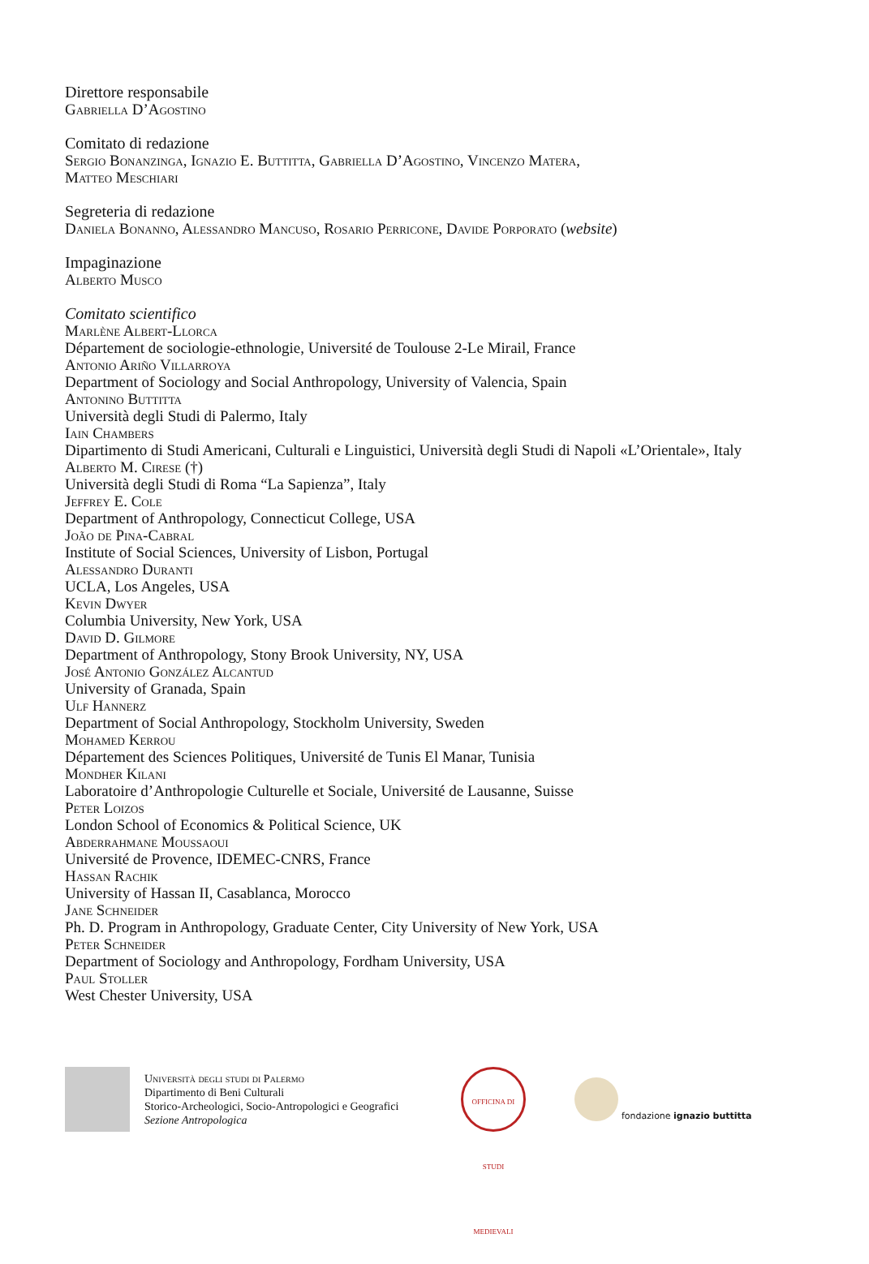Direttore responsabile
Gabriella D’Agostino
Comitato di redazione
Sergio Bonanzinga, Ignazio E. Buttitta, Gabriella D’Agostino, Vincenzo Matera,
Matteo Meschiari
Segreteria di redazione
Daniela Bonanno, Alessandro Mancuso, Rosario Perricone, Davide Porporato (website)
Impaginazione
Alberto Musco
Comitato scientifico
Marlène Albert-Llorca
Département de sociologie-ethnologie, Université de Toulouse 2-Le Mirail, France
Antonio Ariño Villarroya
Department of Sociology and Social Anthropology, University of Valencia, Spain
Antonino Buttitta
Università degli Studi di Palermo, Italy
Iain Chambers
Dipartimento di Studi Americani, Culturali e Linguistici, Università degli Studi di Napoli «L’Orientale», Italy
Alberto M. Cirese (†)
Università degli Studi di Roma “La Sapienza”, Italy
Jeffrey E. Cole
Department of Anthropology, Connecticut College, USA
João de Pina-Cabral
Institute of Social Sciences, University of Lisbon, Portugal
Alessandro Duranti
UCLA, Los Angeles, USA
Kevin Dwyer
Columbia University, New York, USA
David D. Gilmore
Department of Anthropology, Stony Brook University, NY, USA
José Antonio González Alcantud
University of Granada, Spain
Ulf Hannerz
Department of Social Anthropology, Stockholm University, Sweden
Mohamed Kerrou
Département des Sciences Politiques, Université de Tunis El Manar, Tunisia
Mondher Kilani
Laboratoire d’Anthropologie Culturelle et Sociale, Université de Lausanne, Suisse
Peter Loizos
London School of Economics & Political Science, UK
Abderrahmane Moussaoui
Université de Provence, IDEMEC-CNRS, France
Hassan Rachik
University of Hassan II, Casablanca, Morocco
Jane Schneider
Ph. D. Program in Anthropology, Graduate Center, City University of New York, USA
Peter Schneider
Department of Sociology and Anthropology, Fordham University, USA
Paul Stoller
West Chester University, USA
Università degli studi di Palermo
Dipartimento di Beni Culturali
Storico-Archeologici, Socio-Antropologici e Geografici
Sezione Antropologica
OFFICINA DI STUDI MEDIEVALI
fondazione ignazio buttitta